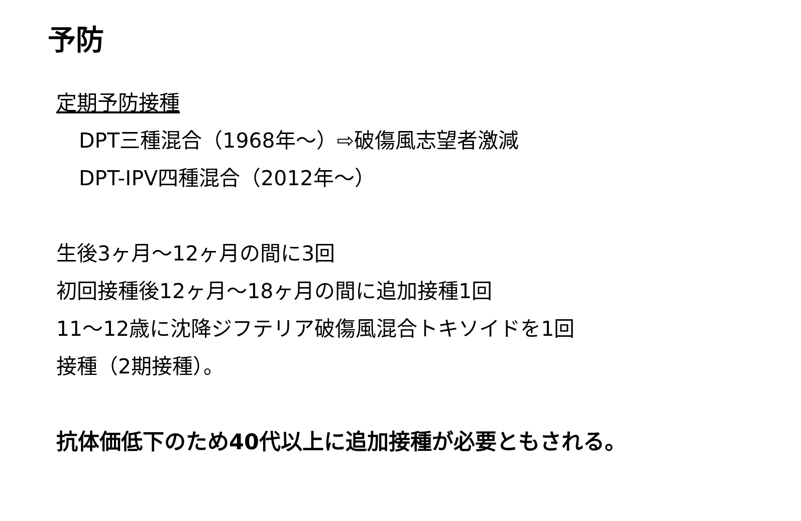予防
定期予防接種
DPT三種混合（1968年～）⇨破傷風志望者激減
DPT-IPV四種混合（2012年～）
生後3ヶ月～12ヶ月の間に3回
初回接種後12ヶ月～18ヶ月の間に追加接種1回
11～12歳に沈降ジフテリア破傷風混合トキソイドを1回
接種（2期接種）。
抗体価低下のため40代以上に追加接種が必要ともされる。